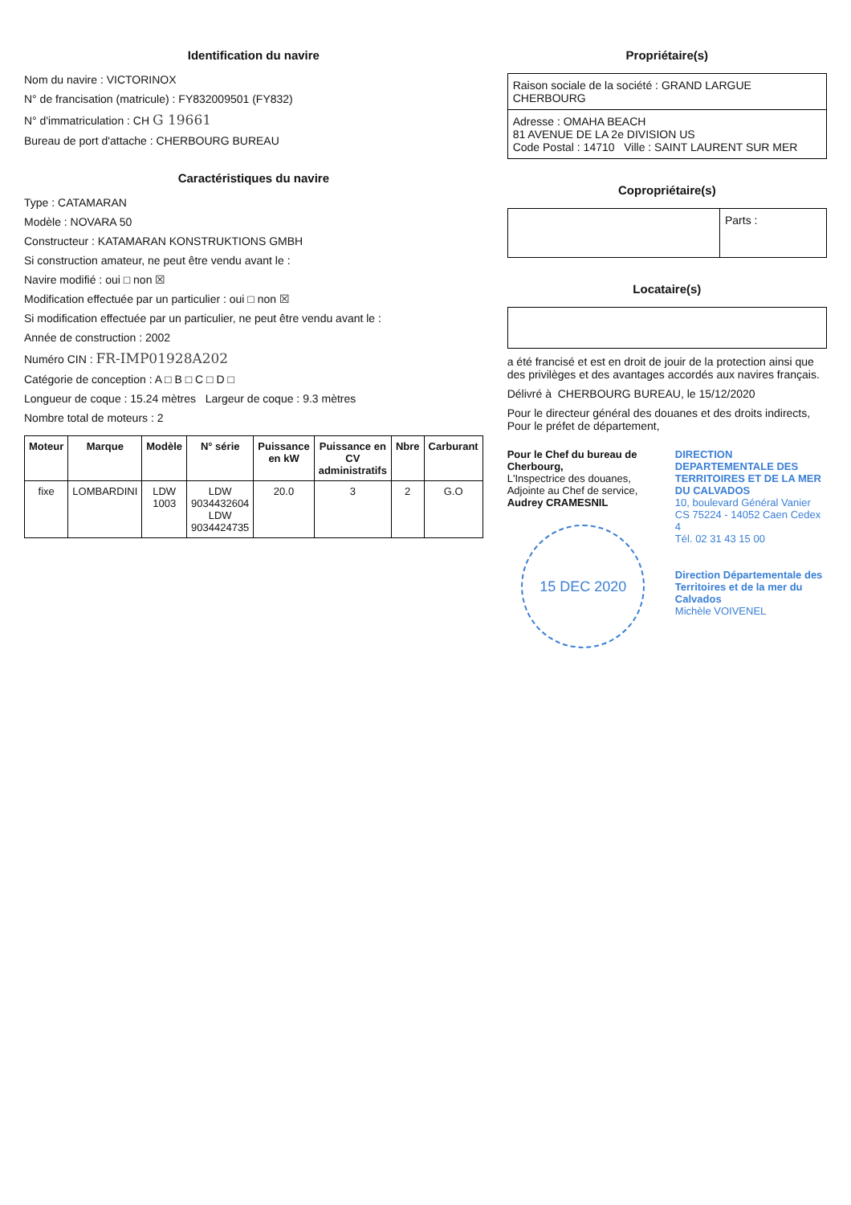Identification du navire
Nom du navire : VICTORINOX
N° de francisation (matricule) : FY832009501 (FY832)
N° d'immatriculation : CH G 19661
Bureau de port d'attache : CHERBOURG BUREAU
Caractéristiques du navire
Type : CATAMARAN
Modèle : NOVARA 50
Constructeur : KATAMARAN KONSTRUKTIONS GMBH
Si construction amateur, ne peut être vendu avant le :
Navire modifié : oui □ non ☒
Modification effectuée par un particulier : oui □ non ☒
Si modification effectuée par un particulier, ne peut être vendu avant le :
Année de construction : 2002
Numéro CIN : FR-IMP01928A202
Catégorie de conception : A □ B □ C □ D □
Longueur de coque : 15.24 mètres Largeur de coque : 9.3 mètres
Nombre total de moteurs : 2
| Moteur | Marque | Modèle | N° série | Puissance en kW | Puissance en CV administratifs | Nbre | Carburant |
| --- | --- | --- | --- | --- | --- | --- | --- |
| fixe | LOMBARDINI | LDW 1003 | LDW 9034432604 LDW 9034424735 | 20.0 | 3 | 2 | G.O |
Propriétaire(s)
Raison sociale de la société : GRAND LARGUE CHERBOURG
Adresse : OMAHA BEACH
81 AVENUE DE LA 2e DIVISION US
Code Postal : 14710 Ville : SAINT LAURENT SUR MER
Copropriétaire(s)
Parts :
Locataire(s)
a été francisé et est en droit de jouir de la protection ainsi que des privilèges et des avantages accordés aux navires français.
Délivré à CHERBOURG BUREAU, le 15/12/2020
Pour le directeur général des douanes et des droits indirects, Pour le préfet de département,
Pour le Chef du bureau de Cherbourg,
L'Inspectrice des douanes,
Adjointe au Chef de service,
Audrey CRAMESNIL
15 DEC 2020
DIRECTION DEPARTEMENTALE DES TERRITOIRES ET DE LA MER DU CALVADOS
10, boulevard Général Vanier
CS 75224 - 14052 Caen Cedex 4
Tél. 02 31 43 15 00
Direction Départementale des Territoires et de la mer du Calvados
Michèle VOIVENEL